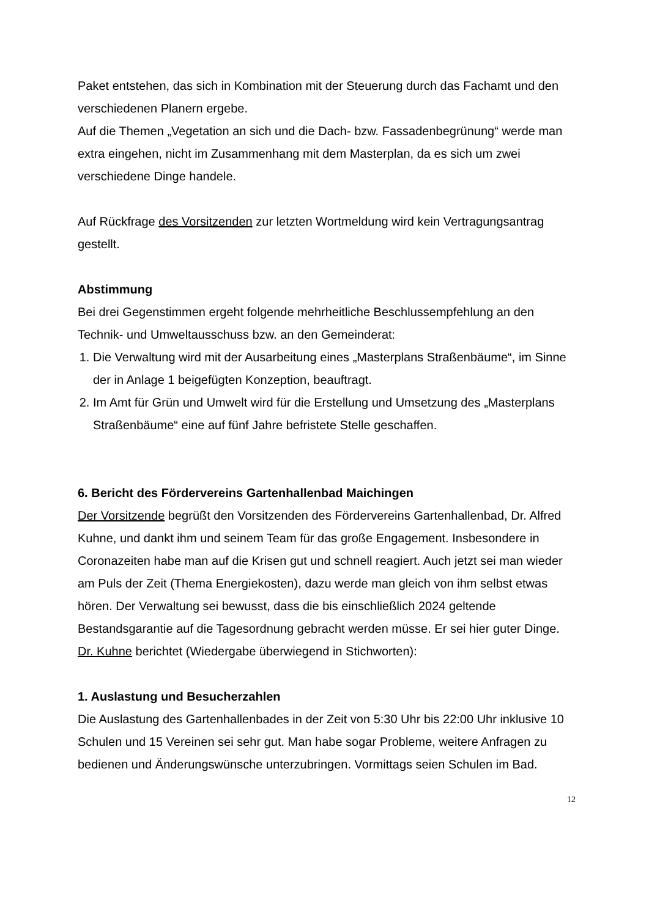Paket entstehen, das sich in Kombination mit der Steuerung durch das Fachamt und den verschiedenen Planern ergebe.
Auf die Themen „Vegetation an sich und die Dach- bzw. Fassadenbegrünung“ werde man extra eingehen, nicht im Zusammenhang mit dem Masterplan, da es sich um zwei verschiedene Dinge handele.
Auf Rückfrage des Vorsitzenden zur letzten Wortmeldung wird kein Vertragungsantrag gestellt.
Abstimmung
Bei drei Gegenstimmen ergeht folgende mehrheitliche Beschlussempfehlung an den Technik- und Umweltausschuss bzw. an den Gemeinderat:
1. Die Verwaltung wird mit der Ausarbeitung eines „Masterplans Straßenbäume“, im Sinne der in Anlage 1 beigefügten Konzeption, beauftragt.
2. Im Amt für Grün und Umwelt wird für die Erstellung und Umsetzung des „Masterplans Straßenbäume“ eine auf fünf Jahre befristete Stelle geschaffen.
6. Bericht des Fördervereins Gartenhallenbad Maichingen
Der Vorsitzende begrüßt den Vorsitzenden des Fördervereins Gartenhallenbad, Dr. Alfred Kuhne, und dankt ihm und seinem Team für das große Engagement. Insbesondere in Coronazeiten habe man auf die Krisen gut und schnell reagiert. Auch jetzt sei man wieder am Puls der Zeit (Thema Energiekosten), dazu werde man gleich von ihm selbst etwas hören. Der Verwaltung sei bewusst, dass die bis einschließlich 2024 geltende Bestandsgarantie auf die Tagesordnung gebracht werden müsse. Er sei hier guter Dinge.
Dr. Kuhne berichtet (Wiedergabe überwiegend in Stichworten):
1. Auslastung und Besucherzahlen
Die Auslastung des Gartenhallenbades in der Zeit von 5:30 Uhr bis 22:00 Uhr inklusive 10 Schulen und 15 Vereinen sei sehr gut. Man habe sogar Probleme, weitere Anfragen zu bedienen und Änderungswünsche unterzubringen. Vormittags seien Schulen im Bad.
12